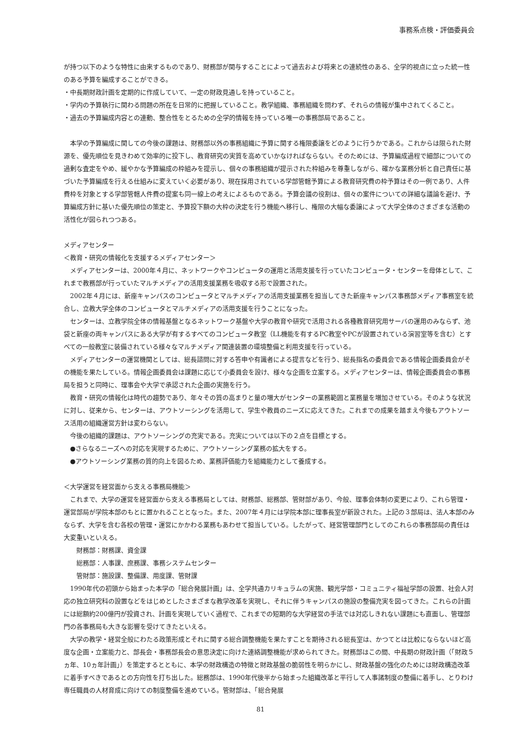事務系点検・評価委員会
が持つ以下のような特性に由来するものであり、財務部が関与することによって過去および将来との連続性のある、全学的視点に立った統一性のある予算を編成することができる。
・中長期財政計画を定期的に作成していて、一定の財政見通しを持っていること。
・学内の予算執行に関わる問題の所在を日常的に把握していること。教学組織、事務組織を問わず、それらの情報が集中されてくること。
・過去の予算編成内容との連動、整合性をとるための全学的情報を持っている唯一の事務部局であること。
本学の予算編成に関しての今後の課題は、財務部以外の事務組織に予算に関する権限委譲をどのように行うかである。これからは限られた財源を、優先順位を見きわめて効率的に投下し、教育研究の実質を高めていかなければならない。そのためには、予算編成過程で細部についての過剰な査定をやめ、緩やかな予算編成の枠組みを提示し、個々の事務組織が提示された枠組みを尊重しながら、確かな業務分析と自己責任に基づいた予算編成を行える仕組みに変えていく必要があり、現在採用されている学部管轄予算による教育研究費の枠予算はその一例であり、人件費枠を対象とする学部管轄人件費の提案も同一線上の考えによるものである。予算会議の役割は、個々の案件についての詳細な議論を避け、予算編成方針に基いた優先順位の策定と、予算投下額の大枠の決定を行う機能へ移行し、権限の大幅な委譲によって大学全体のさまざまな活動の活性化が図られつつある。
メディアセンター
＜教育・研究の情報化を支援するメディアセンター＞
メディアセンターは、2000年４月に、ネットワークやコンピュータの運用と活用支援を行っていたコンピュータ・センターを母体として、これまで教務部が行っていたマルチメディアの活用支援業務を吸収する形で設置された。
2002年４月には、新座キャンパスのコンピュータとマルチメディアの活用支援業務を担当してきた新座キャンパス事務部メディア事務室を統合し、立教大学全体のコンピュータとマルチメディアの活用支援を行うことになった。
センターは、立教学院全体の情報基盤となるネットワーク基盤や大学の教育や研究で活用される各種教育研究用サーバの運用のみならず、池袋と新座の両キャンパスにある大学が有するすべてのコンピュータ教室（LL機能を有するPC教室やPCが設置されている演習室等を含む）とすべての一般教室に装備されている様々なマルチメディア関連装置の環境整備と利用支援を行っている。
メディアセンターの運営機関としては、総長諮問に対する答申や有識者による提言などを行う、総長指名の委員会である情報企画委員会がその機能を果たしている。情報企画委員会は課題に応じて小委員会を設け、様々な企画を立案する。メディアセンターは、情報企画委員会の事務局を担うと同時に、理事会や大学で承認された企画の実施を行う。
教育・研究の情報化は時代の趨勢であり、年々その質の高まりと量の増大がセンターの業務範囲と業務量を増加させている。そのような状況に対し、従来から、センターは、アウトソーシングを活用して、学生や教員のニーズに応えてきた。これまでの成果を踏まえ今後もアウトソース活用の組織運営方針は変わらない。
今後の組織的課題は、アウトソーシングの充実である。充実については以下の２点を目標とする。
●さらなるニーズへの対応を実現するために、アウトソーシング業務の拡大をする。
●アウトソーシング業務の質的向上を図るため、業務評価能力を組織能力として養成する。
＜大学運営を経営面から支える事務局機能＞
これまで、大学の運営を経営面から支える事務局としては、財務部、総務部、管財部があり、今般、理事会体制の変更により、これら管理・運営部局が学院本部のもとに置かれることとなった。また、2007年４月には学院本部に理事長室が新設された。上記の３部局は、法人本部のみならず、大学を含む各校の管理・運営にかかわる業務もあわせて担当している。したがって、経営管理部門としてのこれらの事務部局の責任は大変重いといえる。
財務部：財務課、資金課
総務部：人事課、庶務課、事務システムセンター
管財部：施設課、整備課、用度課、管財課
1990年代の初頭から始まった本学の「総合発展計画」は、全学共通カリキュラムの実施、観光学部・コミュニティ福祉学部の設置、社会人対応の独立研究科の設置などをはじめとしたさまざまな教学改革を実現し、それに伴うキャンパスの施設の整備充実を図ってきた。これらの計画には総額約200億円が投資され、計画を実現していく過程で、これまでの短期的な大学経営の手法では対応しきれない課題にも直面し、管理部門の各事務局も大きな影響を受けてきたといえる。
大学の教学・経営全般にわたる政策形成とそれに関する総合調整機能を果たすことを期待される総長室は、かつてとは比較にならないほど高度な企画・立案能力と、部長会・事務部長会の意思決定に向けた連絡調整機能が求められてきた。財務部はこの間、中長期の財政計画（「財政５ヵ年、10ヵ年計画」）を策定するとともに、本学の財政構造の特徴と財政基盤の脆弱性を明らかにし、財政基盤の強化のためには財政構造改革に着手すべきであるとの方向性を打ち出した。総務部は、1990年代後半から始まった組織改革と平行して人事諸制度の整備に着手し、とりわけ専任職員の人材育成に向けての制度整備を進めている。管財部は、「総合発展
81